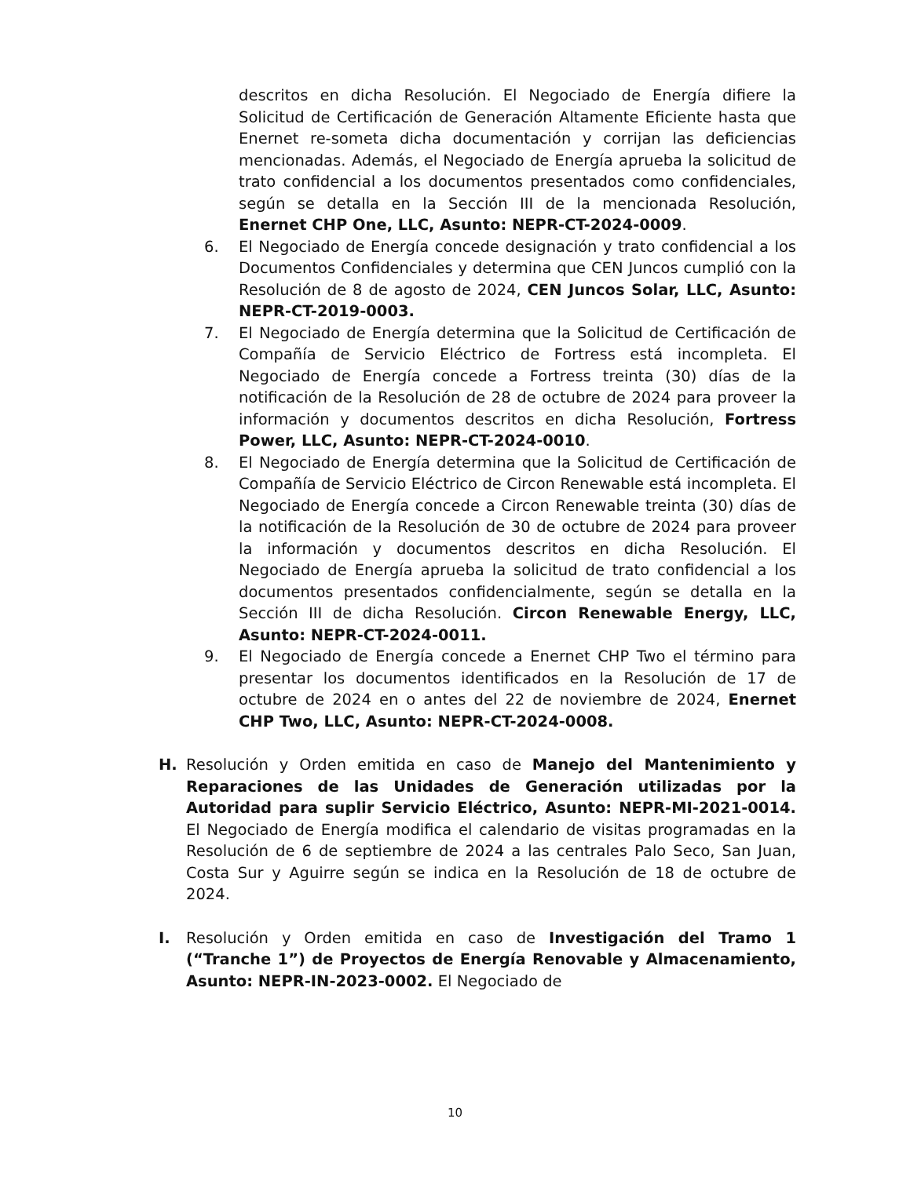descritos en dicha Resolución. El Negociado de Energía difiere la Solicitud de Certificación de Generación Altamente Eficiente hasta que Enernet re-someta dicha documentación y corrijan las deficiencias mencionadas. Además, el Negociado de Energía aprueba la solicitud de trato confidencial a los documentos presentados como confidenciales, según se detalla en la Sección III de la mencionada Resolución, Enernet CHP One, LLC, Asunto: NEPR-CT-2024-0009.
6. El Negociado de Energía concede designación y trato confidencial a los Documentos Confidenciales y determina que CEN Juncos cumplió con la Resolución de 8 de agosto de 2024, CEN Juncos Solar, LLC, Asunto: NEPR-CT-2019-0003.
7. El Negociado de Energía determina que la Solicitud de Certificación de Compañía de Servicio Eléctrico de Fortress está incompleta. El Negociado de Energía concede a Fortress treinta (30) días de la notificación de la Resolución de 28 de octubre de 2024 para proveer la información y documentos descritos en dicha Resolución, Fortress Power, LLC, Asunto: NEPR-CT-2024-0010.
8. El Negociado de Energía determina que la Solicitud de Certificación de Compañía de Servicio Eléctrico de Circon Renewable está incompleta. El Negociado de Energía concede a Circon Renewable treinta (30) días de la notificación de la Resolución de 30 de octubre de 2024 para proveer la información y documentos descritos en dicha Resolución. El Negociado de Energía aprueba la solicitud de trato confidencial a los documentos presentados confidencialmente, según se detalla en la Sección III de dicha Resolución. Circon Renewable Energy, LLC, Asunto: NEPR-CT-2024-0011.
9. El Negociado de Energía concede a Enernet CHP Two el término para presentar los documentos identificados en la Resolución de 17 de octubre de 2024 en o antes del 22 de noviembre de 2024, Enernet CHP Two, LLC, Asunto: NEPR-CT-2024-0008.
H. Resolución y Orden emitida en caso de Manejo del Mantenimiento y Reparaciones de las Unidades de Generación utilizadas por la Autoridad para suplir Servicio Eléctrico, Asunto: NEPR-MI-2021-0014. El Negociado de Energía modifica el calendario de visitas programadas en la Resolución de 6 de septiembre de 2024 a las centrales Palo Seco, San Juan, Costa Sur y Aguirre según se indica en la Resolución de 18 de octubre de 2024.
I. Resolución y Orden emitida en caso de Investigación del Tramo 1 (“Tranche 1”) de Proyectos de Energía Renovable y Almacenamiento, Asunto: NEPR-IN-2023-0002. El Negociado de
10